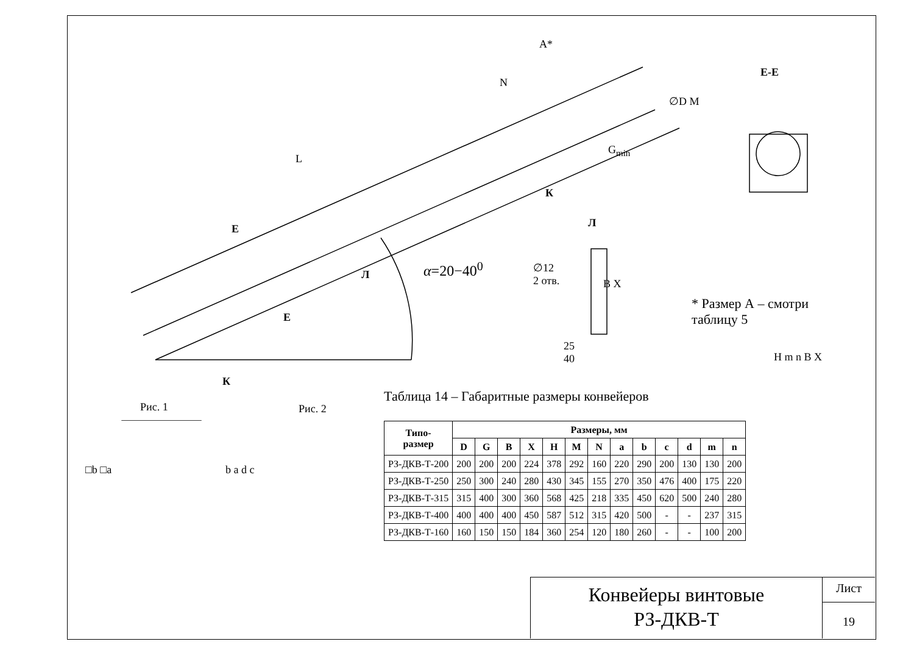L
A*
N
G<sub>min</sub>
К
Е-Е
∅D M
H m n B X
Е
Е
Л
Л
α=20−40<sup>0</sup>
∅12
2 отв.
B X
25
40
* Размер А – смотри
таблицу 5
К
Рис. 1 Рис. 2
□b □a b a d c
Таблица 14 – Габаритные размеры конвейеров
| Типо- размер | Размеры, мм | | | | | | | | | | | | |
| --- | --- | --- | --- | --- | --- | --- | --- | --- | --- | --- | --- | --- | --- |
| | D | G | B | X | H | M | N | a | b | c | d | m | n |
| РЗ-ДКВ-Т-200 | 200 | 200 | 200 | 224 | 378 | 292 | 160 | 220 | 290 | 200 | 130 | 130 | 200 |
| РЗ-ДКВ-Т-250 | 250 | 300 | 240 | 280 | 430 | 345 | 155 | 270 | 350 | 476 | 400 | 175 | 220 |
| РЗ-ДКВ-Т-315 | 315 | 400 | 300 | 360 | 568 | 425 | 218 | 335 | 450 | 620 | 500 | 240 | 280 |
| РЗ-ДКВ-Т-400 | 400 | 400 | 400 | 450 | 587 | 512 | 315 | 420 | 500 | - | - | 237 | 315 |
| РЗ-ДКВ-Т-160 | 160 | 150 | 150 | 184 | 360 | 254 | 120 | 180 | 260 | - | - | 100 | 200 |
Конвейеры винтовые
РЗ-ДКВ-Т
Лист
19